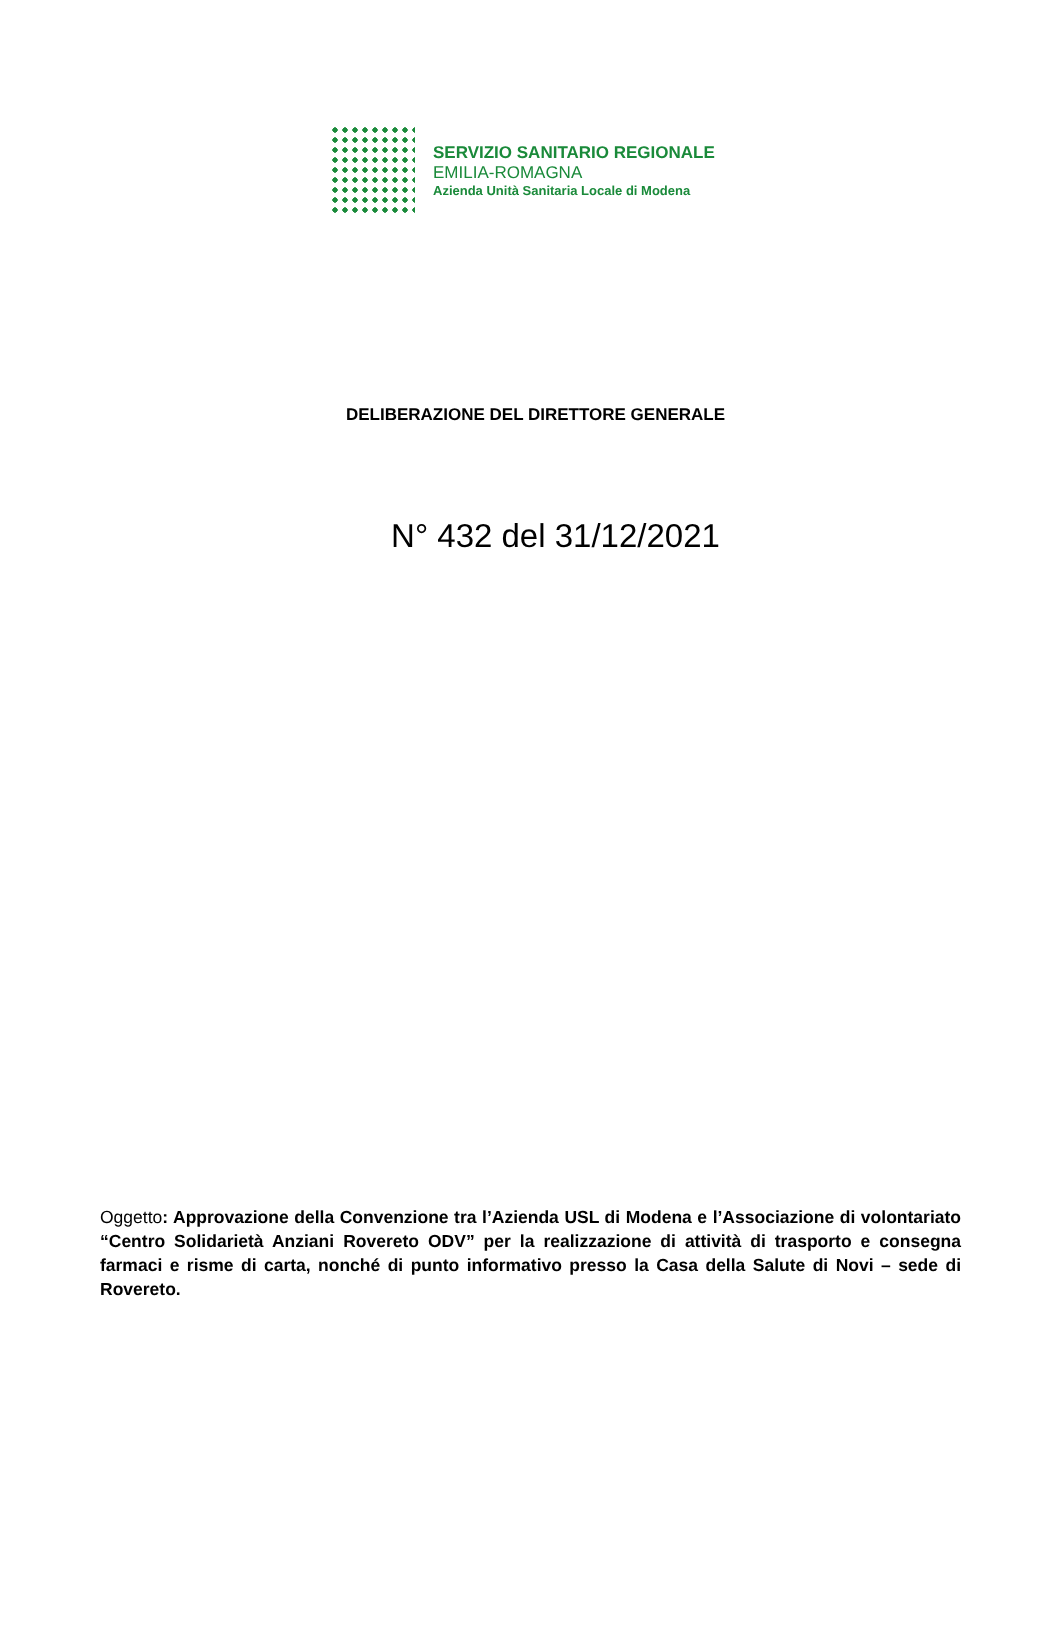SERVIZIO SANITARIO REGIONALE
EMILIA-ROMAGNA
Azienda Unità Sanitaria Locale di Modena
DELIBERAZIONE DEL DIRETTORE GENERALE
N° 432 del 31/12/2021
Oggetto: Approvazione della Convenzione tra l’Azienda USL di Modena e l’Associazione di volontariato “Centro Solidarietà Anziani Rovereto ODV” per la realizzazione di attività di trasporto e consegna farmaci e risme di carta, nonché di punto informativo presso la Casa della Salute di Novi – sede di Rovereto.